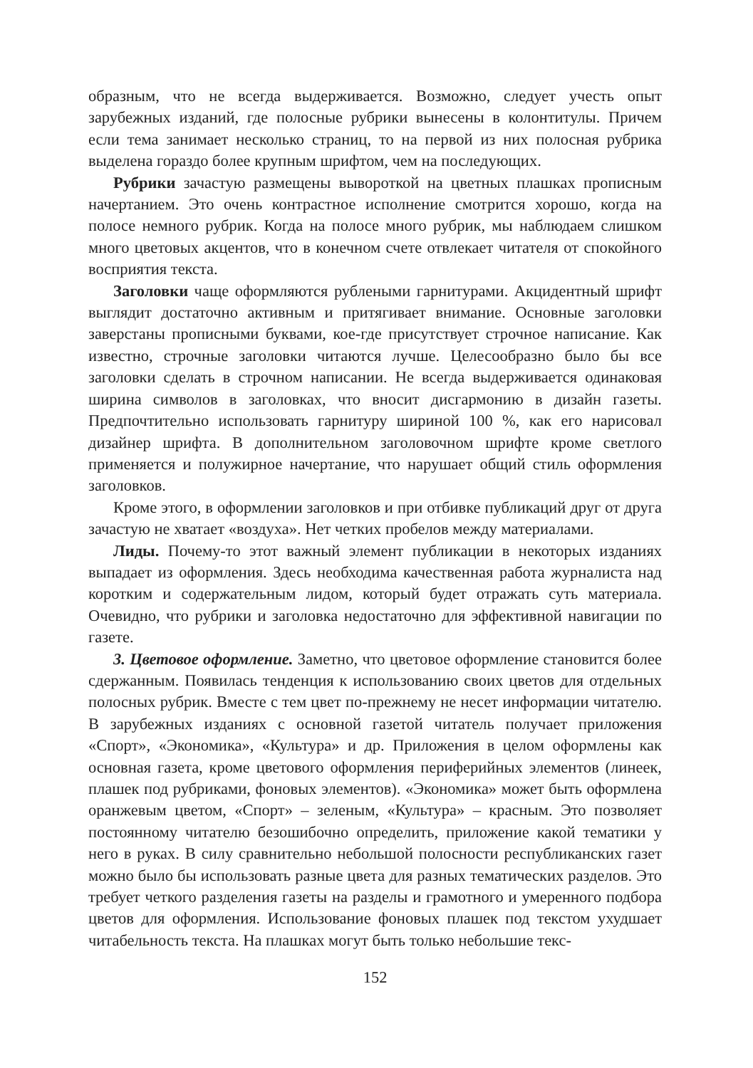образным, что не всегда выдерживается. Возможно, следует учесть опыт зарубежных изданий, где полосные рубрики вынесены в колонтитулы. Причем если тема занимает несколько страниц, то на первой из них полосная рубрика выделена гораздо более крупным шрифтом, чем на последующих.
Рубрики зачастую размещены вывороткой на цветных плашках прописным начертанием. Это очень контрастное исполнение смотрится хорошо, когда на полосе немного рубрик. Когда на полосе много рубрик, мы наблюдаем слишком много цветовых акцентов, что в конечном счете отвлекает читателя от спокойного восприятия текста.
Заголовки чаще оформляются рублеными гарнитурами. Акцидентный шрифт выглядит достаточно активным и притягивает внимание. Основные заголовки заверстаны прописными буквами, кое-где присутствует строчное написание. Как известно, строчные заголовки читаются лучше. Целесообразно было бы все заголовки сделать в строчном написании. Не всегда выдерживается одинаковая ширина символов в заголовках, что вносит дисгармонию в дизайн газеты. Предпочтительно использовать гарнитуру шириной 100 %, как его нарисовал дизайнер шрифта. В дополнительном заголовочном шрифте кроме светлого применяется и полужирное начертание, что нарушает общий стиль оформления заголовков.
Кроме этого, в оформлении заголовков и при отбивке публикаций друг от друга зачастую не хватает «воздуха». Нет четких пробелов между материалами.
Лиды. Почему-то этот важный элемент публикации в некоторых изданиях выпадает из оформления. Здесь необходима качественная работа журналиста над коротким и содержательным лидом, который будет отражать суть материала. Очевидно, что рубрики и заголовка недостаточно для эффективной навигации по газете.
3. Цветовое оформление. Заметно, что цветовое оформление становится более сдержанным. Появилась тенденция к использованию своих цветов для отдельных полосных рубрик. Вместе с тем цвет по-прежнему не несет информации читателю. В зарубежных изданиях с основной газетой читатель получает приложения «Спорт», «Экономика», «Культура» и др. Приложения в целом оформлены как основная газета, кроме цветового оформления периферийных элементов (линеек, плашек под рубриками, фоновых элементов). «Экономика» может быть оформлена оранжевым цветом, «Спорт» – зеленым, «Культура» – красным. Это позволяет постоянному читателю безошибочно определить, приложение какой тематики у него в руках. В силу сравнительно небольшой полосности республиканских газет можно было бы использовать разные цвета для разных тематических разделов. Это требует четкого разделения газеты на разделы и грамотного и умеренного подбора цветов для оформления. Использование фоновых плашек под текстом ухудшает читабельность текста. На плашках могут быть только небольшие текс-
152